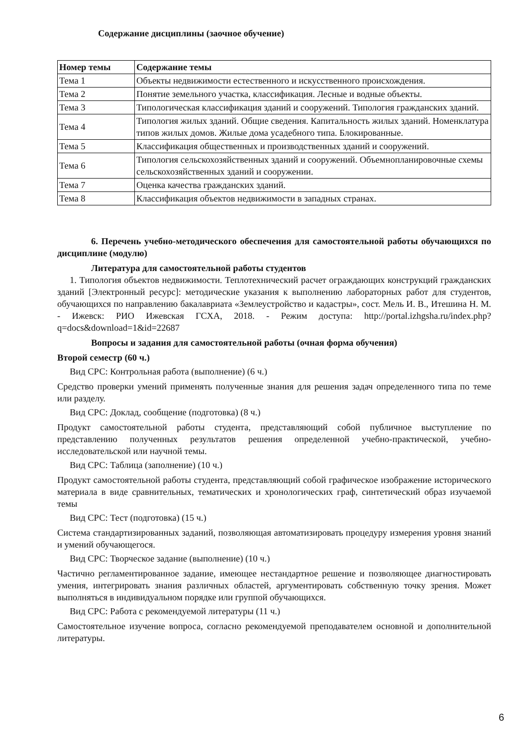Содержание дисциплины (заочное обучение)
| Номер темы | Содержание темы |
| --- | --- |
| Тема 1 | Объекты недвижимости естественного и искусственного происхождения. |
| Тема 2 | Понятие земельного участка, классификация. Лесные и водные объекты. |
| Тема 3 | Типологическая классификация зданий и сооружений. Типология гражданских зданий. |
| Тема 4 | Типология жилых зданий. Общие сведения. Капитальность жилых зданий. Номенклатура типов жилых домов. Жилые дома усадебного типа. Блокированные. |
| Тема 5 | Классификация общественных и производственных зданий и сооружений. |
| Тема 6 | Типология сельскохозяйственных зданий и сооружений. Объемнопланировочные схемы сельскохозяйственных зданий и сооружении. |
| Тема 7 | Оценка качества гражданских зданий. |
| Тема 8 | Классификация объектов недвижимости в западных странах. |
6. Перечень учебно-методического обеспечения для самостоятельной работы обучающихся по дисциплине (модулю)
Литература для самостоятельной работы студентов
1. Типология объектов недвижимости. Теплотехнический расчет ограждающих конструкций гражданских зданий [Электронный ресурс]: методические указания к выполнению лабораторных работ для студентов, обучающихся по направлению бакалавриата «Землеустройство и кадастры», сост. Мель И. В., Итешина Н. М. - Ижевск: РИО Ижевская ГСХА, 2018. - Режим доступа: http://portal.izhgsha.ru/index.php?q=docs&download=1&id=22687
Вопросы и задания для самостоятельной работы (очная форма обучения)
Второй семестр (60 ч.)
Вид СРС: Контрольная работа (выполнение) (6 ч.)
Средство проверки умений применять полученные знания для решения задач определенного типа по теме или разделу.
Вид СРС: Доклад, сообщение (подготовка) (8 ч.)
Продукт самостоятельной работы студента, представляющий собой публичное выступление по представлению полученных результатов решения определенной учебно-практической, учебно-исследовательской или научной темы.
Вид СРС: Таблица (заполнение) (10 ч.)
Продукт самостоятельной работы студента, представляющий собой графическое изображение исторического материала в виде сравнительных, тематических и хронологических граф, синтетический образ изучаемой темы
Вид СРС: Тест (подготовка) (15 ч.)
Система стандартизированных заданий, позволяющая автоматизировать процедуру измерения уровня знаний и умений обучающегося.
Вид СРС: Творческое задание (выполнение) (10 ч.)
Частично регламентированное задание, имеющее нестандартное решение и позволяющее диагностировать умения, интегрировать знания различных областей, аргументировать собственную точку зрения. Может выполняться в индивидуальном порядке или группой обучающихся.
Вид СРС: Работа с рекомендуемой литературы (11 ч.)
Самостоятельное изучение вопроса, согласно рекомендуемой преподавателем основной и дополнительной литературы.
6